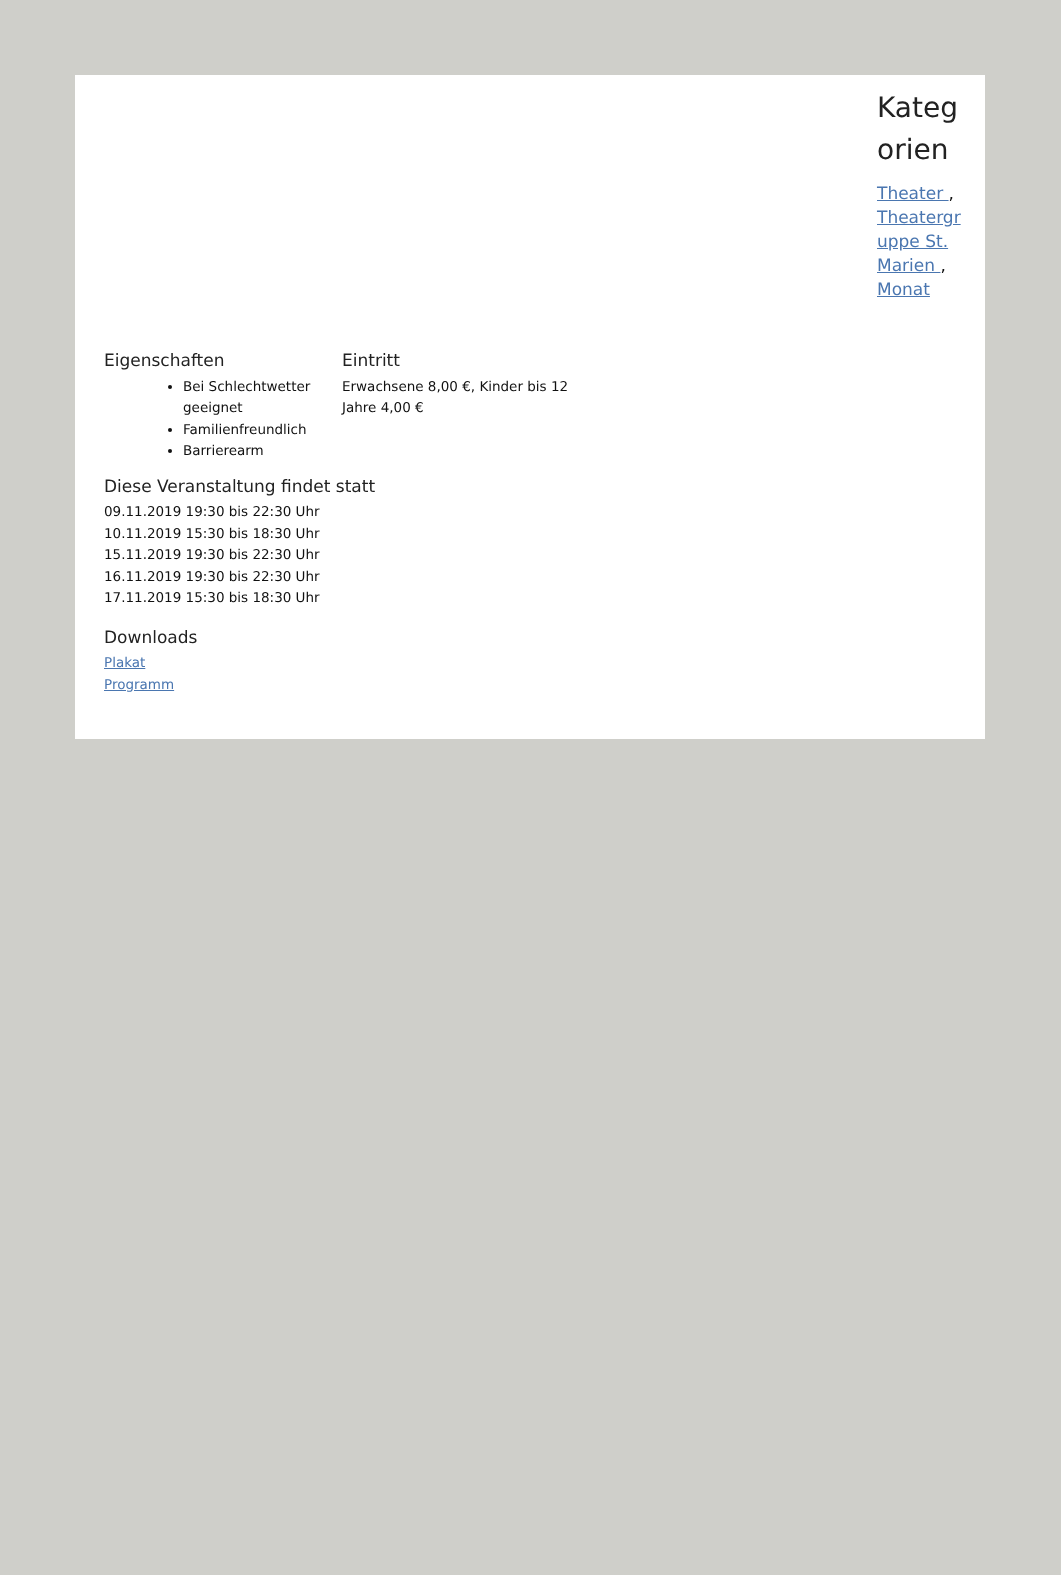Kategorien
Theater , Theatergruppe St. Marien , Monat
Eigenschaften
Bei Schlechtwetter geeignet
Familienfreundlich
Barrierearm
Eintritt
Erwachsene 8,00 €, Kinder bis 12 Jahre 4,00 €
Diese Veranstaltung findet statt
09.11.2019 19:30 bis 22:30 Uhr
10.11.2019 15:30 bis 18:30 Uhr
15.11.2019 19:30 bis 22:30 Uhr
16.11.2019 19:30 bis 22:30 Uhr
17.11.2019 15:30 bis 18:30 Uhr
Downloads
Plakat
Programm